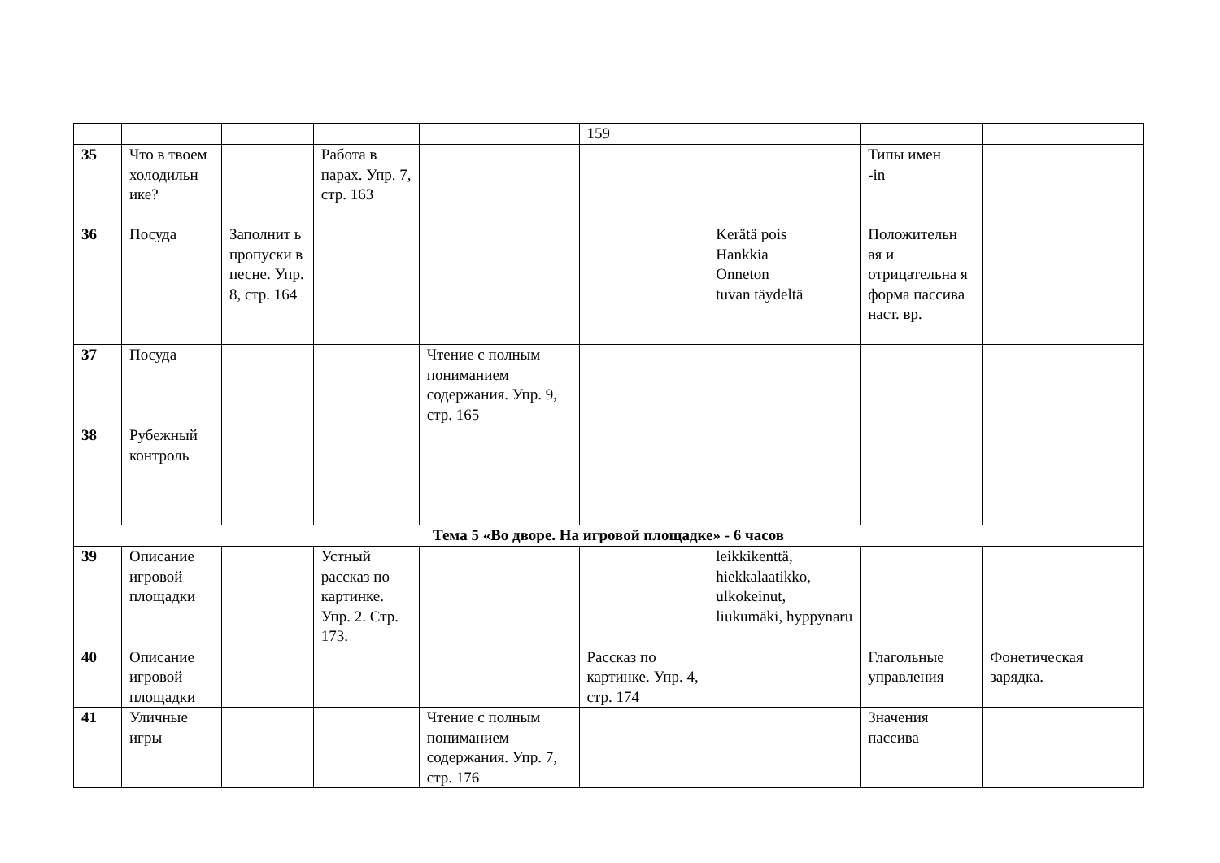| | | | | | 159 | | | |
| 35 | Что в твоем холодильн ике? | | Работа в парах. Упр. 7, стр. 163 | | | | Типы имен -in | |
| 36 | Посуда | Заполнит ь пропуски в песне. Упр. 8, стр. 164 | | | | Kerätä pois Hankkia Onneton tuvan täydeltä | Положительн ая и отрицательна я форма пассива наст. вр. | |
| 37 | Посуда | | | Чтение с полным пониманием содержания. Упр. 9, стр. 165 | | | | |
| 38 | Рубежный контроль | | | | | | | |
| Тема 5 «Во дворе. На игровой площадке» - 6 часов | | | | | | | | |
| 39 | Описание игровой площадки | | Устный рассказ по картинке. Упр. 2. Стр. 173. | | | leikkikenttä, hiekkalaatikko, ulkokeinut, liukumäki, hyppynaru | | |
| 40 | Описание игровой площадки | | | | Рассказ по картинке. Упр. 4, стр. 174 | | Глагольные управления | Фонетическая зарядка. |
| 41 | Уличные игры | | | Чтение с полным пониманием содержания. Упр. 7, стр. 176 | | | Значения пассива | |